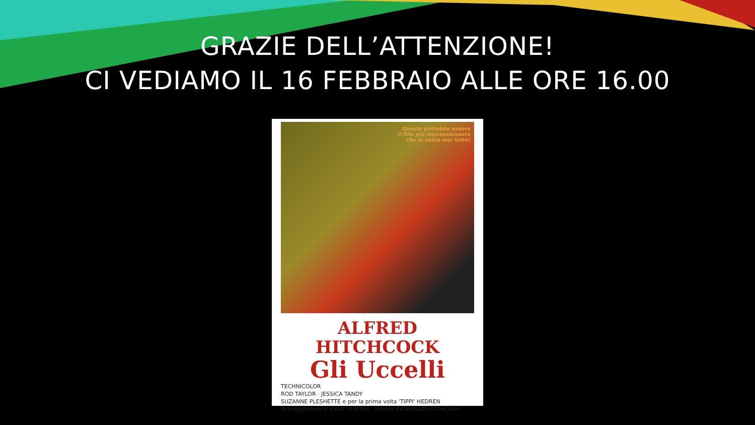GRAZIE DELL’ATTENZIONE!
CI VEDIAMO IL 16 FEBBRAIO ALLE ORE 16.00
Questo potrebbe essere
il film più impressionante
che io abbia mai fatto!
ALFRED HITCHCOCK
Gli Uccelli
TECHNICOLOR
ROD TAYLOR · JESSICA TANDY
SUZANNE PLESHETTE e per la prima volta 'TIPPI' HEDREN
Sceneggiatura di EVAN HUNTER · Diretto da ALFRED HITCHCOCK